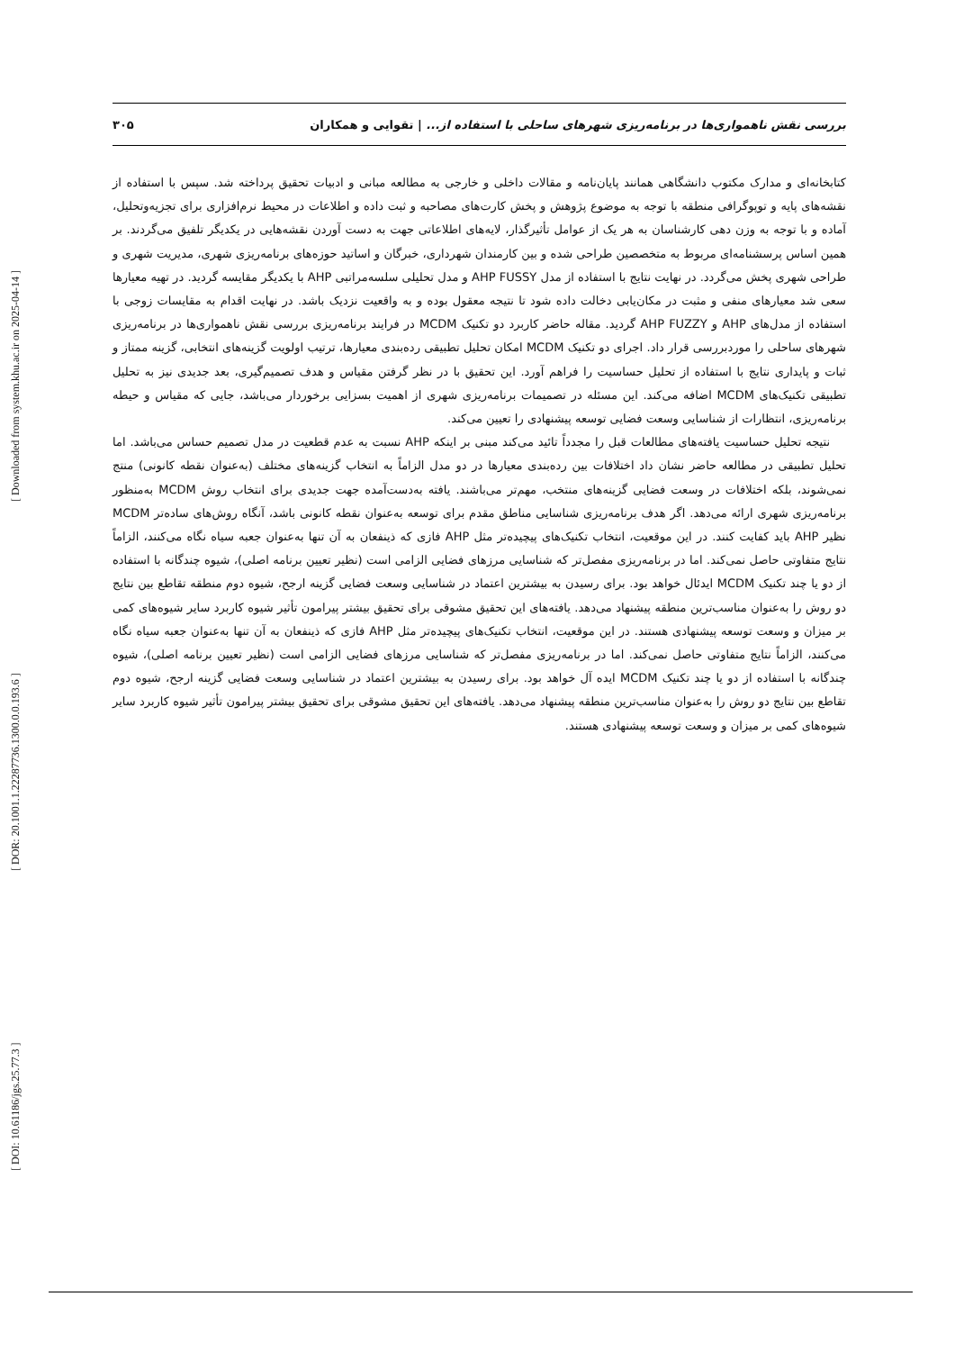بررسی نقش ناهمواری‌ها در برنامه‌ریزی شهرهای ساحلی با استفاده از... | تقوایی و همکاران ۳۰۵
کتابخانه‌ای و مدارک مکتوب دانشگاهی همانند پایان‌نامه و مقالات داخلی و خارجی به مطالعه مبانی و ادبیات تحقیق پرداخته شد. سپس با استفاده از نقشه‌های پایه و توپوگرافی منطقه با توجه به موضوع پژوهش و پخش کارت‌های مصاحبه و ثبت داده و اطلاعات در محیط نرم‌افزاری برای تجزیه‌وتحلیل، آماده و با توجه به وزن دهی کارشناسان به هر یک از عوامل تأثیرگذار، لایه‌های اطلاعاتی جهت به دست آوردن نقشه‌هایی در یکدیگر تلفیق می‌گردند. بر همین اساس پرسشنامه‌ای مربوط به متخصصین طراحی شده و بین کارمندان شهرداری، خبرگان و اساتید حوزه‌های برنامه‌ریزی شهری، مدیریت شهری و طراحی شهری پخش می‌گردد. در نهایت نتایج با استفاده از مدل AHP FUSSY و مدل تحلیلی سلسه‌مراتبی AHP با یکدیگر مقایسه گردید. در تهیه معیارها سعی شد معیارهای منفی و مثبت در مکان‌یابی دخالت داده شود تا نتیجه معقول بوده و به واقعیت نزدیک باشد. در نهایت اقدام به مقایسات زوجی با استفاده از مدل‌های AHP و AHP FUZZY گردید. مقاله حاضر کاربرد دو تکنیک MCDM در فرایند برنامه‌ریزی بررسی نقش ناهمواری‌ها در برنامه‌ریزی شهرهای ساحلی را موردبررسی قرار داد. اجرای دو تکنیک MCDM امکان تحلیل تطبیقی رده‌بندی معیارها، ترتیب اولویت گزینه‌های انتخابی، گزینه ممتاز و ثبات و پایداری نتایج با استفاده از تحلیل حساسیت را فراهم آورد. این تحقیق با در نظر گرفتن مقیاس و هدف تصمیم‌گیری، بعد جدیدی نیز به تحلیل تطبیقی تکنیک‌های MCDM اضافه می‌کند. این مسئله در تصمیمات برنامه‌ریزی شهری از اهمیت بسزایی برخوردار می‌باشد، جایی که مقیاس و حیطه برنامه‌ریزی، انتظارات از شناسایی وسعت فضایی توسعه پیشنهادی را تعیین می‌کند.
نتیجه تحلیل حساسیت یافته‌های مطالعات قبل را مجدداً تائید می‌کند مبنی بر اینکه AHP نسبت به عدم قطعیت در مدل تصمیم حساس می‌باشد. اما تحلیل تطبیقی در مطالعه حاضر نشان داد اختلافات بین رده‌بندی معیارها در دو مدل الزاماً به انتخاب گزینه‌های مختلف (به‌عنوان نقطه کانونی) منتج نمی‌شوند، بلکه اختلافات در وسعت فضایی گزینه‌های منتخب، مهم‌تر می‌باشند. یافته به‌دست‌آمده جهت جدیدی برای انتخاب روش MCDM به‌منظور برنامه‌ریزی شهری ارائه می‌دهد. اگر هدف برنامه‌ریزی شناسایی مناطق مقدم برای توسعه به‌عنوان نقطه کانونی باشد، آنگاه روش‌های ساده‌تر MCDM نظیر AHP باید کفایت کنند. در این موقعیت، انتخاب تکنیک‌های پیچیده‌تر مثل AHP فازی که ذینفعان به آن تنها به‌عنوان جعبه سیاه نگاه می‌کنند، الزاماً نتایج متفاوتی حاصل نمی‌کند. اما در برنامه‌ریزی مفصل‌تر که شناسایی مرزهای فضایی الزامی است (نظیر تعیین برنامه اصلی)، شیوه چندگانه با استفاده از دو یا چند تکنیک MCDM ایدئال خواهد بود. برای رسیدن به بیشترین اعتماد در شناسایی وسعت فضایی گزینه ارجح، شیوه دوم منطقه تقاطع بین نتایج دو روش را به‌عنوان مناسب‌ترین منطقه پیشنهاد می‌دهد. یافته‌های این تحقیق مشوقی برای تحقیق بیشتر پیرامون تأثیر شیوه کاربرد سایر شیوه‌های کمی بر میزان و وسعت توسعه پیشنهادی هستند. در این موقعیت، انتخاب تکنیک‌های پیچیده‌تر مثل AHP فازی که ذینفعان به آن تنها به‌عنوان جعبه سیاه نگاه می‌کنند، الزاماً نتایج متفاوتی حاصل نمی‌کند. اما در برنامه‌ریزی مفصل‌تر که شناسایی مرزهای فضایی الزامی است (نظیر تعیین برنامه اصلی)، شیوه چندگانه با استفاده از دو یا چند تکنیک MCDM ایده آل خواهد بود. برای رسیدن به بیشترین اعتماد در شناسایی وسعت فضایی گزینه ارجح، شیوه دوم تقاطع بین نتایج دو روش را به‌عنوان مناسب‌ترین منطقه پیشنهاد می‌دهد. یافته‌های این تحقیق مشوقی برای تحقیق بیشتر پیرامون تأثیر شیوه کاربرد سایر شیوه‌های کمی بر میزان و وسعت توسعه پیشنهادی هستند.
[ DOI: 10.61186/jgs.25.77.3 ] [ DOR: 20.1001.1.22287736.1300.0.0.193.6 ] [ Downloaded from system.khu.ac.ir on 2025-04-14 ]